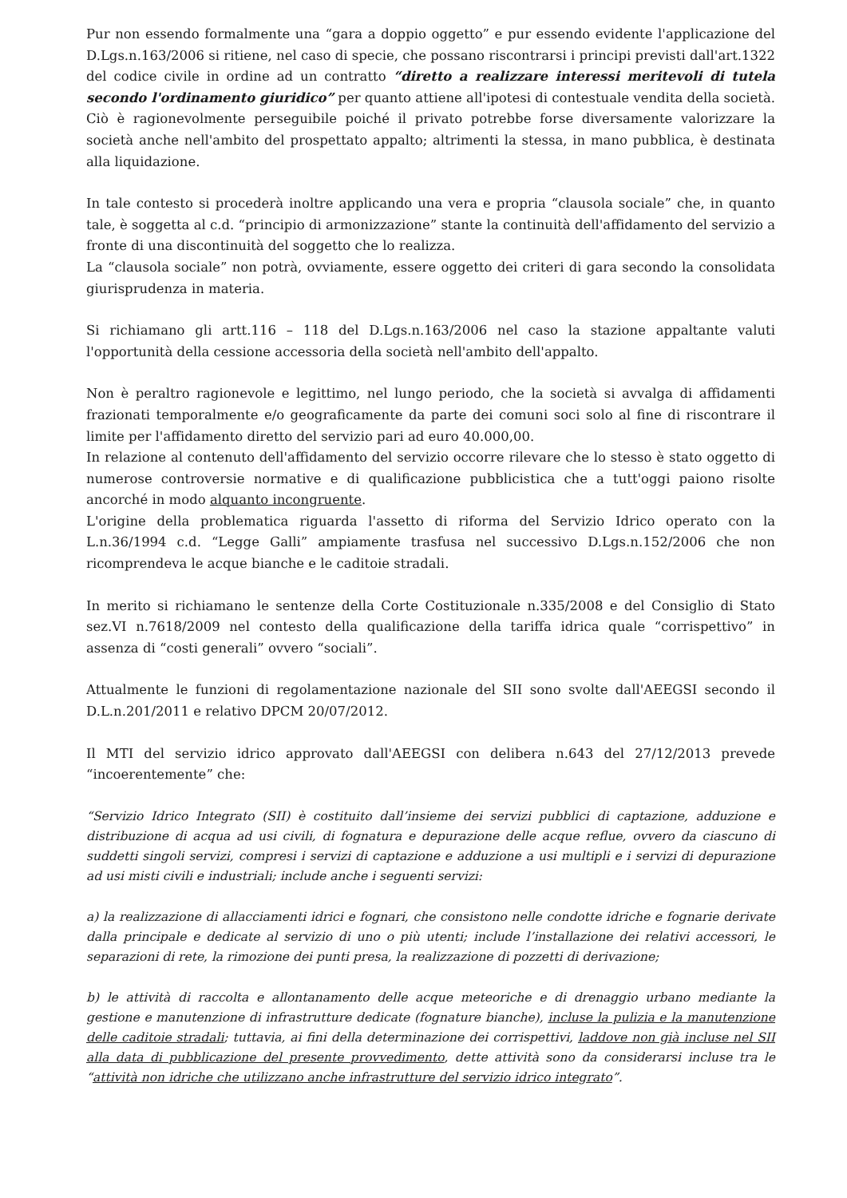Pur non essendo formalmente una “gara a doppio oggetto” e pur essendo evidente l'applicazione del D.Lgs.n.163/2006 si ritiene, nel caso di specie, che possano riscontrarsi i principi previsti dall'art.1322 del codice civile in ordine ad un contratto “diretto a realizzare interessi meritevoli di tutela secondo l'ordinamento giuridico” per quanto attiene all'ipotesi di contestuale vendita della società. Ciò è ragionevolmente perseguibile poiché il privato potrebbe forse diversamente valorizzare la società anche nell'ambito del prospettato appalto; altrimenti la stessa, in mano pubblica, è destinata alla liquidazione.
In tale contesto si procederà inoltre applicando una vera e propria “clausola sociale” che, in quanto tale, è soggetta al c.d. “principio di armonizzazione” stante la continuità dell'affidamento del servizio a fronte di una discontinuità del soggetto che lo realizza.
La “clausola sociale” non potrà, ovviamente, essere oggetto dei criteri di gara secondo la consolidata giurisprudenza in materia.
Si richiamano gli artt.116 – 118 del D.Lgs.n.163/2006 nel caso la stazione appaltante valuti l'opportunità della cessione accessoria della società nell'ambito dell'appalto.
Non è peraltro ragionevole e legittimo, nel lungo periodo, che la società si avvalga di affidamenti frazionati temporalmente e/o geograficamente da parte dei comuni soci solo al fine di riscontrare il limite per l'affidamento diretto del servizio pari ad euro 40.000,00.
In relazione al contenuto dell'affidamento del servizio occorre rilevare che lo stesso è stato oggetto di numerose controversie normative e di qualificazione pubblicistica che a tutt'oggi paiono risolte ancorché in modo alquanto incongruente.
L'origine della problematica riguarda l'assetto di riforma del Servizio Idrico operato con la L.n.36/1994 c.d. “Legge Galli” ampiamente trasfusa nel successivo D.Lgs.n.152/2006 che non ricomprendeva le acque bianche e le caditoie stradali.
In merito si richiamano le sentenze della Corte Costituzionale n.335/2008 e del Consiglio di Stato sez.VI n.7618/2009 nel contesto della qualificazione della tariffa idrica quale “corrispettivo” in assenza di “costi generali” ovvero “sociali”.
Attualmente le funzioni di regolamentazione nazionale del SII sono svolte dall'AEEGSI secondo il D.L.n.201/2011 e relativo DPCM 20/07/2012.
Il MTI del servizio idrico approvato dall'AEEGSI con delibera n.643 del 27/12/2013 prevede “incoerentemente” che:
“Servizio Idrico Integrato (SII) è costituito dall’insieme dei servizi pubblici di captazione, adduzione e distribuzione di acqua ad usi civili, di fognatura e depurazione delle acque reflue, ovvero da ciascuno di suddetti singoli servizi, compresi i servizi di captazione e adduzione a usi multipli e i servizi di depurazione ad usi misti civili e industriali; include anche i seguenti servizi:
a) la realizzazione di allacciamenti idrici e fognari, che consistono nelle condotte idriche e fognarie derivate dalla principale e dedicate al servizio di uno o più utenti; include l’installazione dei relativi accessori, le separazioni di rete, la rimozione dei punti presa, la realizzazione di pozzetti di derivazione;
b) le attività di raccolta e allontanamento delle acque meteoriche e di drenaggio urbano mediante la gestione e manutenzione di infrastrutture dedicate (fognature bianche), incluse la pulizia e la manutenzione delle caditoie stradali; tuttavia, ai fini della determinazione dei corrispettivi, laddove non già incluse nel SII alla data di pubblicazione del presente provvedimento, dette attività sono da considerarsi incluse tra le “attività non idriche che utilizzano anche infrastrutture del servizio idrico integrato”.